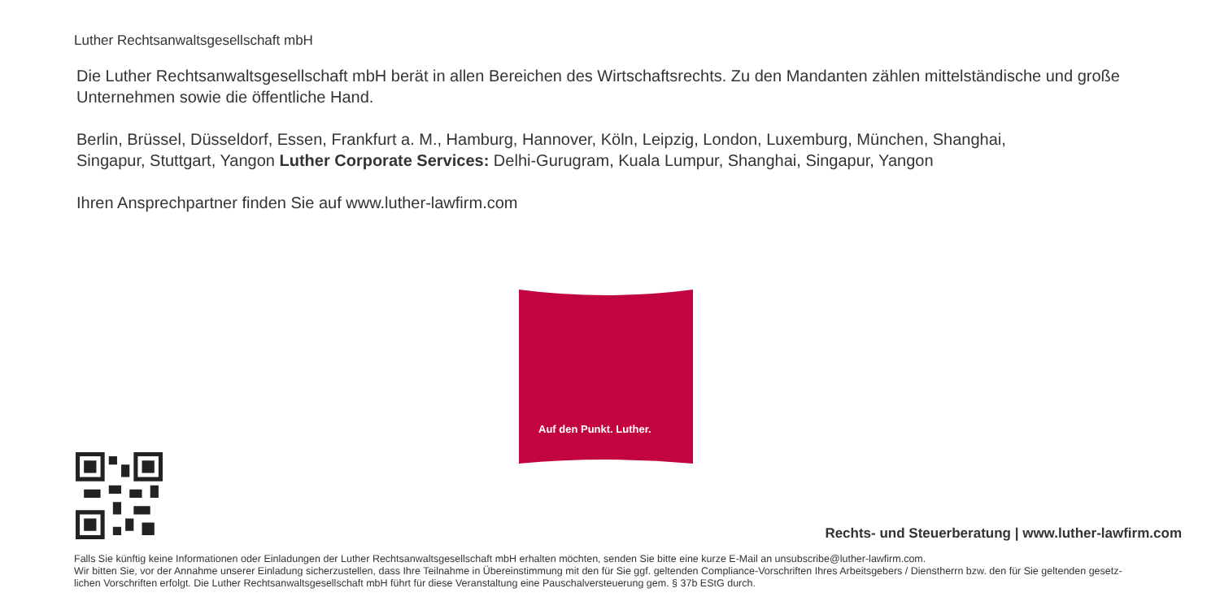Luther Rechtsanwaltsgesellschaft mbH
Die Luther Rechtsanwaltsgesellschaft mbH berät in allen Bereichen des Wirtschaftsrechts. Zu den Mandanten zählen mittelständische und große Unternehmen sowie die öffentliche Hand.
Berlin, Brüssel, Düsseldorf, Essen, Frankfurt a. M., Hamburg, Hannover, Köln, Leipzig, London, Luxemburg, München, Shanghai,
Singapur, Stuttgart, Yangon Luther Corporate Services: Delhi-Gurugram, Kuala Lumpur, Shanghai, Singapur, Yangon
Ihren Ansprechpartner finden Sie auf www.luther-lawfirm.com
Auf den Punkt. Luther.
Rechts- und Steuerberatung | www.luther-lawfirm.com
Falls Sie künftig keine Informationen oder Einladungen der Luther Rechtsanwaltsgesellschaft mbH erhalten möchten, senden Sie bitte eine kurze E-Mail an unsubscribe@luther-lawfirm.com.
Wir bitten Sie, vor der Annahme unserer Einladung sicherzustellen, dass Ihre Teilnahme in Übereinstimmung mit den für Sie ggf. geltenden Compliance-Vorschriften Ihres Arbeitsgebers / Dienstherrn bzw. den für Sie geltenden gesetz-
lichen Vorschriften erfolgt. Die Luther Rechtsanwaltsgesellschaft mbH führt für diese Veranstaltung eine Pauschalversteuerung gem. § 37b EStG durch.